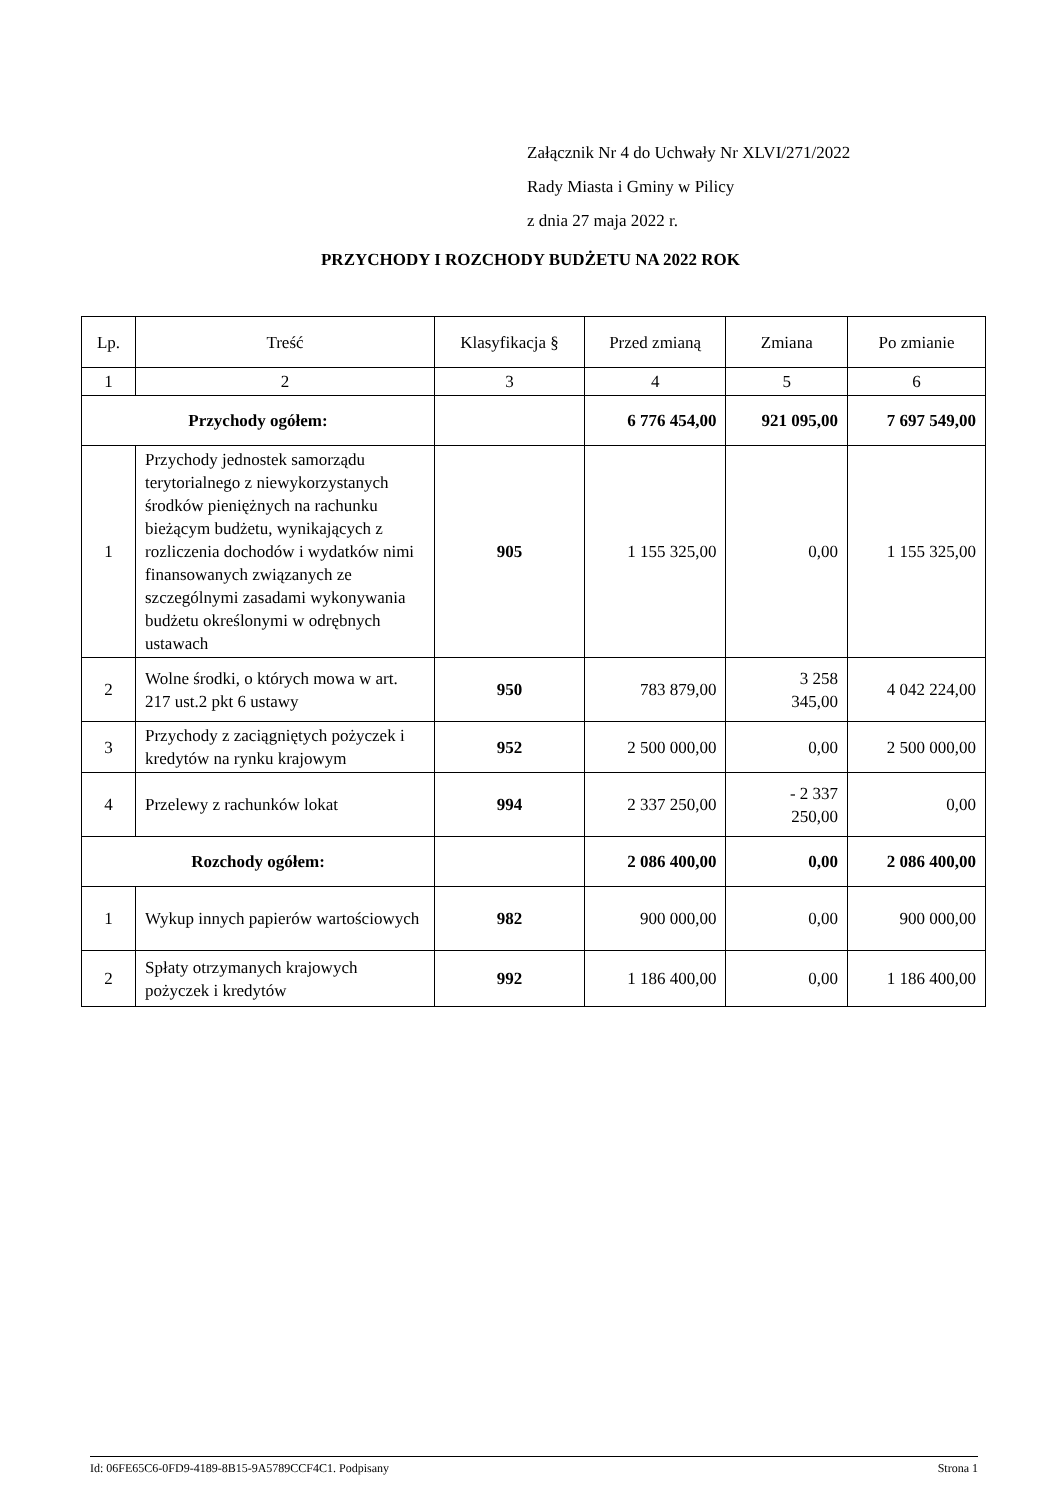Załącznik Nr 4 do Uchwały Nr XLVI/271/2022
Rady Miasta i Gminy w Pilicy
z dnia 27 maja 2022 r.
PRZYCHODY I ROZCHODY BUDŻETU NA 2022 ROK
| Lp. | Treść | Klasyfikacja § | Przed zmianą | Zmiana | Po zmianie |
| --- | --- | --- | --- | --- | --- |
| 1 | 2 | 3 | 4 | 5 | 6 |
| Przychody ogółem: | | | 6 776 454,00 | 921 095,00 | 7 697 549,00 |
| 1 | Przychody jednostek samorządu terytorialnego z niewykorzystanych środków pieniężnych na rachunku bieżącym budżetu, wynikających z rozliczenia dochodów i wydatków nimi finansowanych związanych ze szczególnymi zasadami wykonywania budżetu określonymi w odrębnych ustawach | 905 | 1 155 325,00 | 0,00 | 1 155 325,00 |
| 2 | Wolne środki, o których mowa w art. 217 ust.2 pkt 6 ustawy | 950 | 783 879,00 | 3 258 345,00 | 4 042 224,00 |
| 3 | Przychody z zaciągniętych pożyczek i kredytów na rynku krajowym | 952 | 2 500 000,00 | 0,00 | 2 500 000,00 |
| 4 | Przelewy z rachunków lokat | 994 | 2 337 250,00 | - 2 337 250,00 | 0,00 |
| Rozchody ogółem: | | | 2 086 400,00 | 0,00 | 2 086 400,00 |
| 1 | Wykup innych papierów wartościowych | 982 | 900 000,00 | 0,00 | 900 000,00 |
| 2 | Spłaty otrzymanych krajowych pożyczek i kredytów | 992 | 1 186 400,00 | 0,00 | 1 186 400,00 |
Id: 06FE65C6-0FD9-4189-8B15-9A5789CCF4C1. Podpisany Strona 1